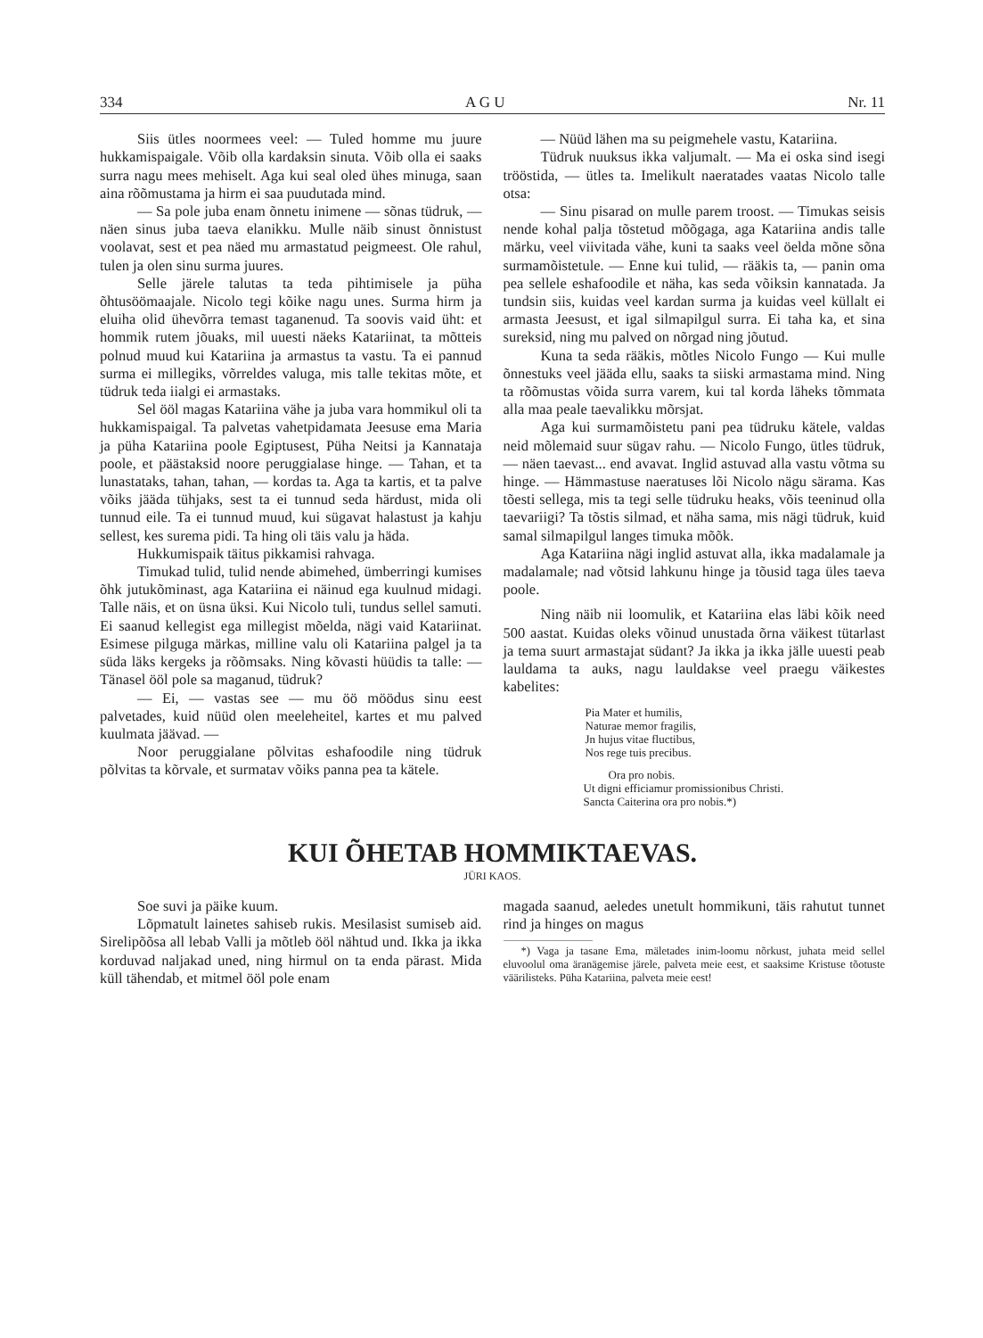334 A G U Nr. 11
Siis ütles noormees veel: — Tuled homme mu juure hukkamispaigale. Võib olla kardaksin sinuta. Võib olla ei saaks surra nagu mees mehiselt. Aga kui seal oled ühes minuga, saan aina rõõmustama ja hirm ei saa puudutada mind.
— Sa pole juba enam õnnetu inimene — sõnas tüdruk, — näen sinus juba taeva elanikku. Mulle näib sinust õnnistust voolavat, sest et pea näed mu armastatud peigmeest. Ole rahul, tulen ja olen sinu surma juures.
Selle järele talutas ta teda pihtimisele ja püha õhtusöömaajale. Nicolo tegi kõike nagu unes. Surma hirm ja eluiha olid ühevõrra temast taganenud. Ta soovis vaid üht: et hommik rutem jõuaks, mil uuesti näeks Katariinat, ta mõtteis polnud muud kui Katariina ja armastus ta vastu. Ta ei pannud surma ei millegiks, võrreldes valuga, mis talle tekitas mõte, et tüdruk teda iialgi ei armastaks.
Sel ööl magas Katariina vähe ja juba vara hommikul oli ta hukkamispaigal. Ta palvetas vahetpidamata Jeesuse ema Maria ja püha Katariina poole Egiptusest, Püha Neitsi ja Kannataja poole, et päästaksid noore peruggialase hinge. — Tahan, et ta lunastataks, tahan, tahan, — kordas ta. Aga ta kartis, et ta palve võiks jääda tühjaks, sest ta ei tunnud seda härdust, mida oli tunnud eile. Ta ei tunnud muud, kui sügavat halastust ja kahju sellest, kes surema pidi. Ta hing oli täis valu ja häda.
Hukkumispaik täitus pikkamisi rahvaga.
Timukad tulid, tulid nende abimehed, ümberringi kumises õhk jutukõminast, aga Katariina ei näinud ega kuulnud midagi. Talle näis, et on üsna üksi. Kui Nicolo tuli, tundus sellel samuti. Ei saanud kellegist ega millegist mõelda, nägi vaid Katariinat. Esimese pilguga märkas, milline valu oli Katariina palgel ja ta süda läks kergeks ja rõõmsaks. Ning kõvasti hüüdis ta talle: — Tänasel ööl pole sa maganud, tüdruk?
— Ei, — vastas see — mu öö möödus sinu eest palvetades, kuid nüüd olen meeleheitel, kartes et mu palved kuulmata jäävad. —
Noor peruggialane põlvitas eshafoodile ning tüdruk põlvitas ta kõrvale, et surmatav võiks panna pea ta kätele.
— Nüüd lähen ma su peigmehele vastu, Katariina.
Tüdruk nuuksus ikka valjumalt. — Ma ei oska sind isegi trööstida, — ütles ta. Imelikult naeratades vaatas Nicolo talle otsa:
— Sinu pisarad on mulle parem troost. — Timukas seisis nende kohal palja tõstetud mõõgaga, aga Katariina andis talle märku, veel viivitada vähe, kuni ta saaks veel öelda mõne sõna surmamõistetule. — Enne kui tulid, — rääkis ta, — panin oma pea sellele eshafoodile et näha, kas seda võiksin kannatada. Ja tundsin siis, kuidas veel kardan surma ja kuidas veel küllalt ei armasta Jeesust, et igal silmapilgul surra. Ei taha ka, et sina sureksid, ning mu palved on nõrgad ning jõutud.
Kuna ta seda rääkis, mõtles Nicolo Fungo — Kui mulle õnnestuks veel jääda ellu, saaks ta siiski armastama mind. Ning ta rõõmustas võida surra varem, kui tal korda läheks tõmmata alla maa peale taevalikku mõrsjat.
Aga kui surmamõistetu pani pea tüdruku kätele, valdas neid mõlemaid suur sügav rahu. — Nicolo Fungo, ütles tüdruk, — näen taevast... end avavat. Inglid astuvad alla vastu võtma su hinge. — Hämmastuse naeratuses lõi Nicolo nägu särama. Kas tõesti sellega, mis ta tegi selle tüdruku heaks, võis teeninud olla taevariigi? Ta tõstis silmad, et näha sama, mis nägi tüdruk, kuid samal silmapilgul langes timuka mõõk.
Aga Katariina nägi inglid astuvat alla, ikka madalamale ja madalamale; nad võtsid lahkunu hinge ja tõusid taga üles taeva poole.
Ning näib nii loomulik, et Katariina elas läbi kõik need 500 aastat. Kuidas oleks võinud unustada õrna väikest tütarlast ja tema suurt armastajat südant? Ja ikka ja ikka jälle uuesti peab lauldama ta auks, nagu lauldakse veel praegu väikestes kabelites:
Pia Mater et humilis,
Naturae memor fragilis,
Jn hujus vitae fluctibus,
Nos rege tuis precibus.
Ora pro nobis.
Ut digni efficiamur promissionibus Christi.
Sancta Caiterina ora pro nobis.*)
KUI ÕHETAB HOMMIKTAEVAS.
JÜRI KAOS.
Soe suvi ja päike kuum.
Lõpmatult lainetes sahiseb rukis. Mesilasist sumiseb aid. Sirelipõõsa all lebab Valli ja mõtleb ööl nähtud und. Ikka ja ikka korduvad naljakad uned, ning hirmul on ta enda pärast. Mida küll tähendab, et mitmel ööl pole enam
magada saanud, aeledes unetult hommikuni, täis rahutut tunnet rind ja hinges on magus
*) Vaga ja tasane Ema, mäletades inim-loomu nõrkust, juhata meid sellel eluvoolul oma äranägemise järele, palveta meie eest, et saaksime Kristuse tõotuste väärilisteks. Püha Katariina, palveta meie eest!